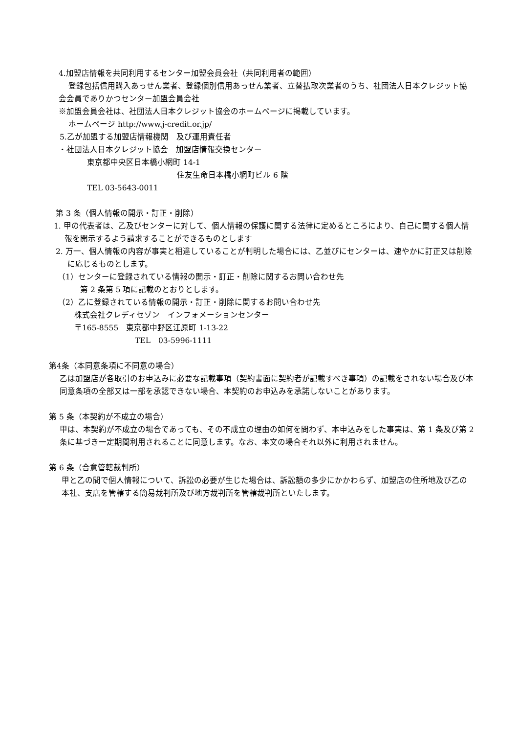4.加盟店情報を共同利用するセンター加盟会員会社（共同利用者の範囲）
登録包括信用購入あっせん業者、登録個別信用あっせん業者、立替払取次業者のうち、社団法人日本クレジット協会会員でありかつセンター加盟会員会社
※加盟会員会社は、社団法人日本クレジット協会のホームページに掲載しています。
ホームページ http://www.j-credit.or.jp/
5.乙が加盟する加盟店情報機関　及び運用責任者
・社団法人日本クレジット協会　加盟店情報交換センター
東京都中央区日本橋小網町 14-1
住友生命日本橋小網町ビル 6 階
TEL 03-5643-0011
第 3 条（個人情報の開示・訂正・削除）
1. 甲の代表者は、乙及びセンターに対して、個人情報の保護に関する法律に定めるところにより、自己に関する個人情報を開示するよう請求することができるものとします
2. 万一、個人情報の内容が事実と相違していることが判明した場合には、乙並びにセンターは、速やかに訂正又は削除に応じるものとします。
（1）センターに登録されている情報の開示・訂正・削除に関するお問い合わせ先
第 2 条第 5 項に記載のとおりとします。
（2）乙に登録されている情報の開示・訂正・削除に関するお問い合わせ先
株式会社クレディセゾン　インフォメーションセンター
〒165-8555　東京都中野区江原町 1-13-22
TEL　03-5996-1111
第4条（本同意条項に不同意の場合）
乙は加盟店が各取引のお申込みに必要な記載事項（契約書面に契約者が記載すべき事項）の記載をされない場合及び本同意条項の全部又は一部を承認できない場合、本契約のお申込みを承諾しないことがあります。
第 5 条（本契約が不成立の場合）
甲は、本契約が不成立の場合であっても、その不成立の理由の如何を問わず、本申込みをした事実は、第 1 条及び第 2 条に基づき一定期間利用されることに同意します。なお、本文の場合それ以外に利用されません。
第 6 条（合意管轄裁判所）
甲と乙の間で個人情報について、訴訟の必要が生じた場合は、訴訟額の多少にかかわらず、加盟店の住所地及び乙の本社、支店を管轄する簡易裁判所及び地方裁判所を管轄裁判所といたします。